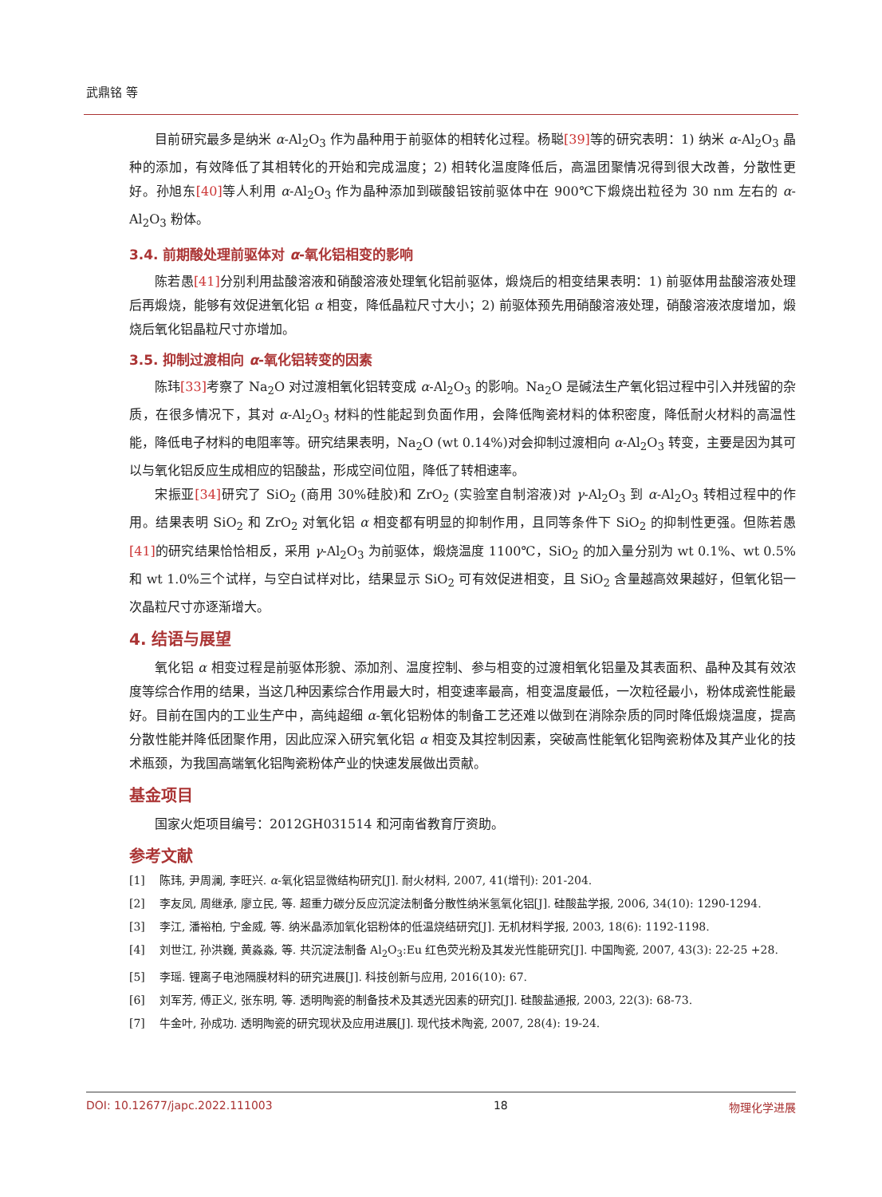武鼎铭 等
目前研究最多是纳米 α-Al<sub>2</sub>O<sub>3</sub> 作为晶种用于前驱体的相转化过程。杨聪[39] 等的研究表明：1) 纳米 α-Al<sub>2</sub>O<sub>3</sub> 晶种的添加，有效降低了其相转化的开始和完成温度；2) 相转化温度降低后，高温团聚情况得到很大改善，分散性更好。孙旭东[40] 等人利用 α-Al<sub>2</sub>O<sub>3</sub> 作为晶种添加到碳酸铝铵前驱体中在 900℃下煅烧出粒径为 30 nm 左右的 α-Al<sub>2</sub>O<sub>3</sub> 粉体。
3.4. 前期酸处理前驱体对 α-氧化铝相变的影响
陈若愚[41] 分别利用盐酸溶液和硝酸溶液处理氧化铝前驱体，煅烧后的相变结果表明：1) 前驱体用盐酸溶液处理后再煅烧，能够有效促进氧化铝 α 相变，降低晶粒尺寸大小；2) 前驱体预先用硝酸溶液处理，硝酸溶液浓度增加，煅烧后氧化铝晶粒尺寸亦增加。
3.5. 抑制过渡相向 α-氧化铝转变的因素
陈玮[33] 考察了 Na<sub>2</sub>O 对过渡相氧化铝转变成 α-Al<sub>2</sub>O<sub>3</sub> 的影响。Na<sub>2</sub>O 是碱法生产氧化铝过程中引入并残留的杂质，在很多情况下，其对 α-Al<sub>2</sub>O<sub>3</sub> 材料的性能起到负面作用，会降低陶瓷材料的体积密度，降低耐火材料的高温性能，降低电子材料的电阻率等。研究结果表明，Na<sub>2</sub>O (wt 0.14%)对会抑制过渡相向 α-Al<sub>2</sub>O<sub>3</sub> 转变，主要是因为其可以与氧化铝反应生成相应的铝酸盐，形成空间位阻，降低了转相速率。
宋振亚[34] 研究了 SiO<sub>2</sub> (商用 30%硅胶)和 ZrO<sub>2</sub> (实验室自制溶液)对 γ-Al<sub>2</sub>O<sub>3</sub> 到 α-Al<sub>2</sub>O<sub>3</sub> 转相过程中的作用。结果表明 SiO<sub>2</sub> 和 ZrO<sub>2</sub> 对氧化铝 α 相变都有明显的抑制作用，且同等条件下 SiO<sub>2</sub> 的抑制性更强。但陈若愚[41] 的研究结果恰恰相反，采用 γ-Al<sub>2</sub>O<sub>3</sub> 为前驱体，煅烧温度 1100℃，SiO<sub>2</sub> 的加入量分别为 wt 0.1%、wt 0.5%和 wt 1.0%三个试样，与空白试样对比，结果显示 SiO<sub>2</sub> 可有效促进相变，且 SiO<sub>2</sub> 含量越高效果越好，但氧化铝一次晶粒尺寸亦逐渐增大。
4. 结语与展望
氧化铝 α 相变过程是前驱体形貌、添加剂、温度控制、参与相变的过渡相氧化铝量及其表面积、晶种及其有效浓度等综合作用的结果，当这几种因素综合作用最大时，相变速率最高，相变温度最低，一次粒径最小，粉体成瓷性能最好。目前在国内的工业生产中，高纯超细 α-氧化铝粉体的制备工艺还难以做到在消除杂质的同时降低煅烧温度，提高分散性能并降低团聚作用，因此应深入研究氧化铝 α 相变及其控制因素，突破高性能氧化铝陶瓷粉体及其产业化的技术瓶颈，为我国高端氧化铝陶瓷粉体产业的快速发展做出贡献。
基金项目
国家火炬项目编号：2012GH031514 和河南省教育厅资助。
参考文献
[1] 陈玮, 尹周澜, 李旺兴. α-氧化铝显微结构研究[J]. 耐火材料, 2007, 41(增刊): 201-204.
[2] 李友凤, 周继承, 廖立民, 等. 超重力碳分反应沉淀法制备分散性纳米氢氧化铝[J]. 硅酸盐学报, 2006, 34(10): 1290-1294.
[3] 李江, 潘裕柏, 宁金威, 等. 纳米晶添加氧化铝粉体的低温烧结研究[J]. 无机材料学报, 2003, 18(6): 1192-1198.
[4] 刘世江, 孙洪巍, 黄淼淼, 等. 共沉淀法制备 Al<sub>2</sub>O<sub>3</sub>:Eu 红色荧光粉及其发光性能研究[J]. 中国陶瓷, 2007, 43(3): 22-25 +28.
[5] 李瑶. 锂离子电池隔膜材料的研究进展[J]. 科技创新与应用, 2016(10): 67.
[6] 刘军芳, 傅正义, 张东明, 等. 透明陶瓷的制备技术及其透光因素的研究[J]. 硅酸盐通报, 2003, 22(3): 68-73.
[7] 牛金叶, 孙成功. 透明陶瓷的研究现状及应用进展[J]. 现代技术陶瓷, 2007, 28(4): 19-24.
DOI: 10.12677/japc.2022.111003 18 物理化学进展